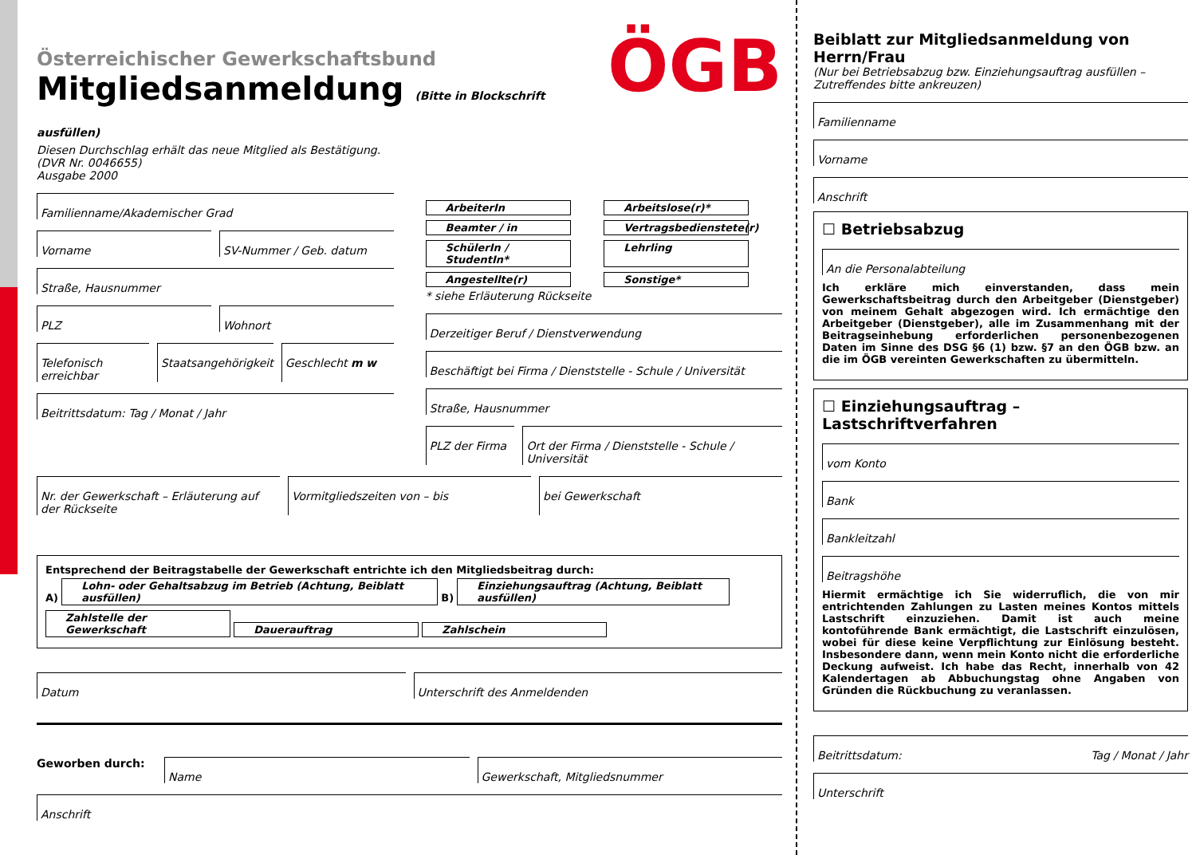Österreichischer Gewerkschaftsbund
Mitgliedsanmeldung (Bitte in Blockschrift ausfüllen)
Diesen Durchschlag erhält das neue Mitglied als Bestätigung.
(DVR Nr. 0046655)
Ausgabe 2000
ÖGB
Familienname/Akademischer Grad
Vorname SV-Nummer / Geb. datum
Straße, Hausnummer
PLZ Wohnort
Telefonisch erreichbar Staatsangehörigkeit Geschlecht m w
Beitrittsdatum: Tag / Monat / Jahr
ArbeiterIn Arbeitslose(r)* Beamter / in Vertragsbedienstete(r) SchülerIn / StudentIn* Lehrling Angestellte(r) Sonstige*
* siehe Erläuterung Rückseite
Derzeitiger Beruf / Dienstverwendung
Beschäftigt bei Firma / Dienststelle - Schule / Universität
Straße, Hausnummer
PLZ der Firma Ort der Firma / Dienststelle - Schule / Universität
Nr. der Gewerkschaft – Erläuterung auf der Rückseite
Vormitgliedszeiten von – bis bei Gewerkschaft
Entsprechend der Beitragstabelle der Gewerkschaft entrichte ich den Mitgliedsbeitrag durch:
A) Lohn- oder Gehaltsabzug im Betrieb (Achtung, Beiblatt ausfüllen) B) Einziehungsauftrag (Achtung, Beiblatt ausfüllen)
Zahlstelle der Gewerkschaft Dauerauftrag Zahlschein
Datum Unterschrift des Anmeldenden
Geworben durch:
Name Gewerkschaft, Mitgliedsnummer
Anschrift
Beiblatt zur Mitgliedsanmeldung von Herrn/Frau
(Nur bei Betriebsabzug bzw. Einziehungsauftrag ausfüllen –
Zutreffendes bitte ankreuzen)
Familienname
Vorname
Anschrift
☐ Betriebsabzug
An die Personalabteilung
Ich erkläre mich einverstanden, dass mein Gewerkschaftsbeitrag durch den Arbeitgeber (Dienstgeber) von meinem Gehalt abgezogen wird. Ich ermächtige den Arbeitgeber (Dienstgeber), alle im Zusammenhang mit der Beitragseinhebung erforderlichen personenbezogenen Daten im Sinne des DSG §6 (1) bzw. §7 an den ÖGB bzw. an die im ÖGB vereinten Gewerkschaften zu übermitteln.
☐ Einziehungsauftrag – Lastschriftverfahren
vom Konto
Bank
Bankleitzahl
Beitragshöhe
Hiermit ermächtige ich Sie widerruflich, die von mir entrichtenden Zahlungen zu Lasten meines Kontos mittels Lastschrift einzuziehen. Damit ist auch meine kontoführende Bank ermächtigt, die Lastschrift einzulösen, wobei für diese keine Verpflichtung zur Einlösung besteht. Insbesondere dann, wenn mein Konto nicht die erforderliche Deckung aufweist. Ich habe das Recht, innerhalb von 42 Kalendertagen ab Abbuchungstag ohne Angaben von Gründen die Rückbuchung zu veranlassen.
Beitrittsdatum: Tag / Monat / Jahr
Unterschrift